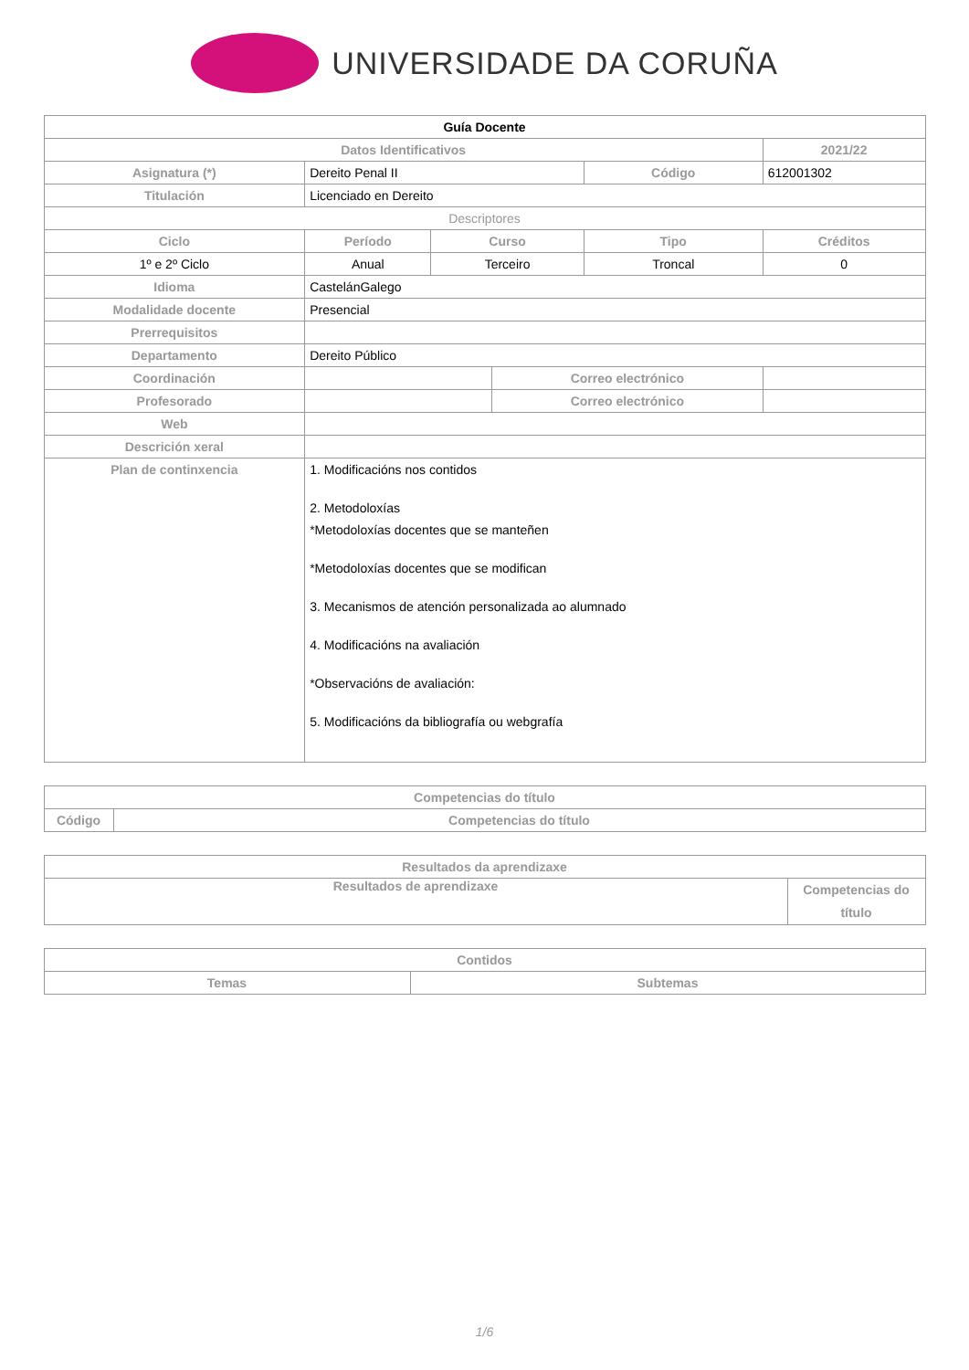UNIVERSIDADE DA CORUÑA
| Guía Docente | | | | | | |
| --- | --- | --- | --- | --- | --- | --- |
| Datos Identificativos | | | | | 2021/22 | |
| Asignatura (*) | Dereito Penal II | | | Código | 612001302 | |
| Titulación | Licenciado en Dereito | | | | | |
| Descriptores | | | | | | |
| Ciclo | Período | Curso | | Tipo | | Créditos |
| 1º e 2º Ciclo | Anual | Terceiro | | Troncal | | 0 |
| Idioma | CastelánGalego | | | | | |
| Modalidade docente | Presencial | | | | | |
| Prerrequisitos | | | | | | |
| Departamento | Dereito Público | | | | | |
| Coordinación | | | Correo electrónico | | | |
| Profesorado | | | Correo electrónico | | | |
| Web | | | | | | |
| Descrición xeral | | | | | | |
| Plan de continxencia | 1. Modificacións nos contidos 2. Metodoloxías *Metodoloxías docentes que se manteñen *Metodoloxías docentes que se modifican 3. Mecanismos de atención personalizada ao alumnado 4. Modificacións na avaliación *Observacións de avaliación: 5. Modificacións da bibliografía ou webgrafía | | | | | |
| Competencias do título | |
| --- | --- |
| Código | Competencias do título |
| Resultados da aprendizaxe | |
| --- | --- |
| Resultados de aprendizaxe | Competencias do título |
| Contidos | |
| --- | --- |
| Temas | Subtemas |
1/6